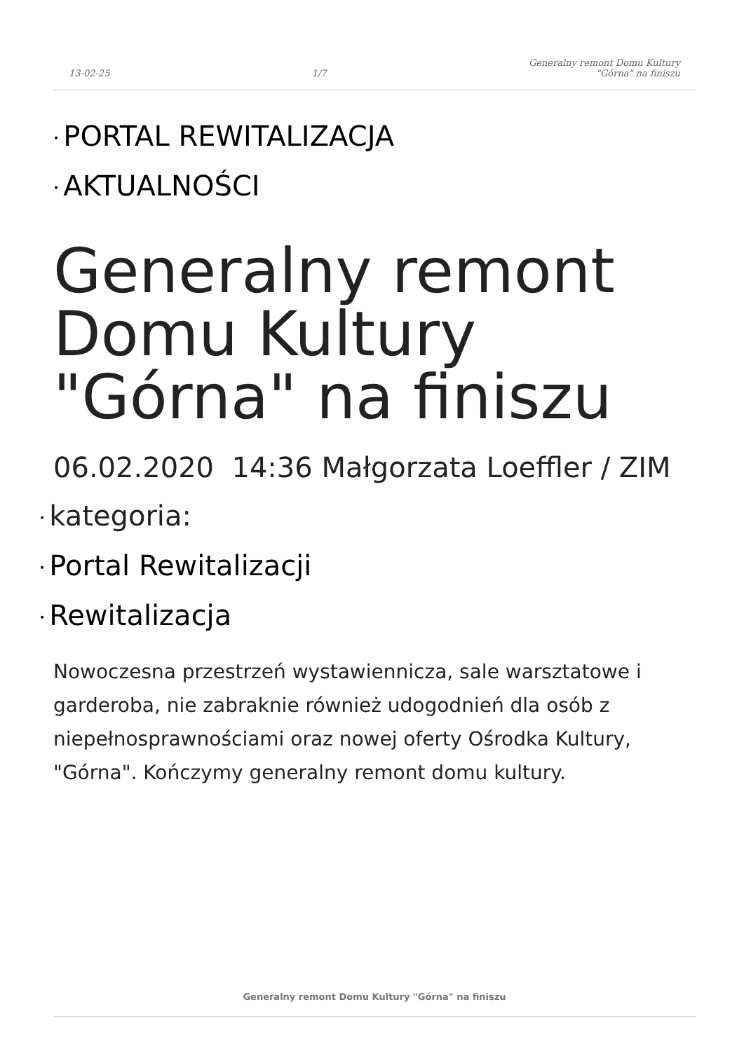13-02-25
1/7
Generalny remont Domu Kultury
"Górna" na finiszu
• PORTAL REWITALIZACJA
• AKTUALNOŚCI
Generalny remont Domu Kultury "Górna" na finiszu
06.02.2020 14:36 Małgorzata Loeffler / ZIM
• kategoria:
• Portal Rewitalizacji
• Rewitalizacja
Nowoczesna przestrzeń wystawiennicza, sale warsztatowe i garderoba, nie zabraknie również udogodnień dla osób z niepełnosprawnościami oraz nowej oferty Ośrodka Kultury, "Górna". Kończymy generalny remont domu kultury.
Generalny remont Domu Kultury "Górna" na finiszu